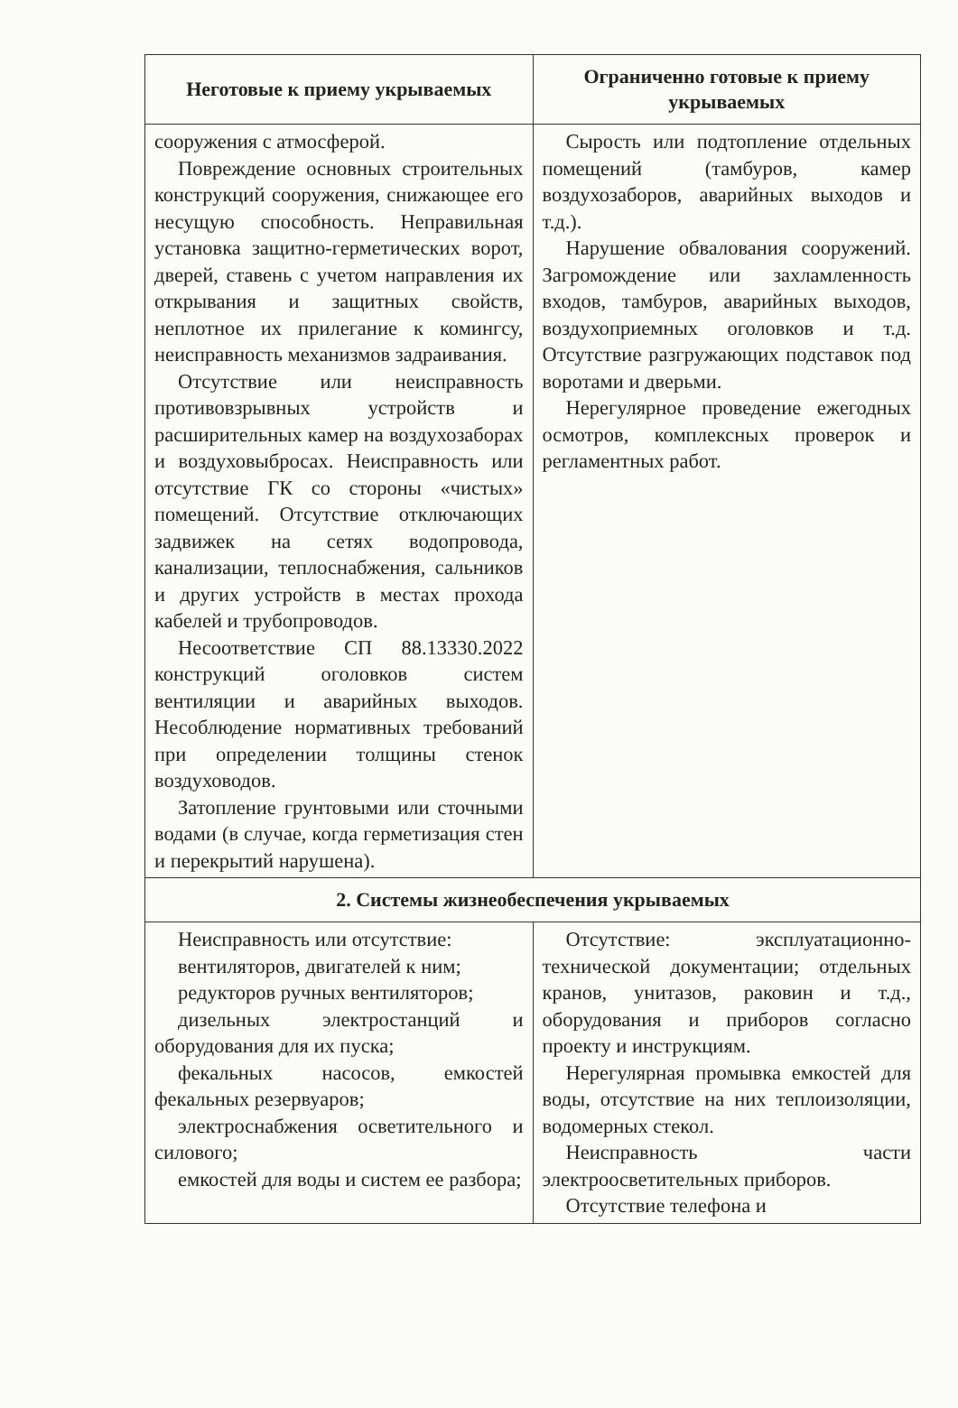| Неготовые к приему укрываемых | Ограниченно готовые к приему укрываемых |
| --- | --- |
| сооружения с атмосферой. Повреждение основных строительных конструкций сооружения, снижающее его несущую способность. Неправильная установка защитно-герметических ворот, дверей, ставень с учетом направления их открывания и защитных свойств, неплотное их прилегание к комингсу, неисправность механизмов задраивания. Отсутствие или неисправность противовзрывных устройств и расширительных камер на воздухозаборах и воздуховыбросах. Неисправность или отсутствие ГК со стороны «чистых» помещений. Отсутствие отключающих задвижек на сетях водопровода, канализации, теплоснабжения, сальников и других устройств в местах прохода кабелей и трубопроводов. Несоответствие СП 88.13330.2022 конструкций оголовков систем вентиляции и аварийных выходов. Несоблюдение нормативных требований при определении толщины стенок воздуховодов. Затопление грунтовыми или сточными водами (в случае, когда герметизация стен и перекрытий нарушена). | Сырость или подтопление отдельных помещений (тамбуров, камер воздухозаборов, аварийных выходов и т.д.). Нарушение обвалования сооружений. Загромождение или захламленность входов, тамбуров, аварийных выходов, воздухоприемных оголовков и т.д. Отсутствие разгружающих подставок под воротами и дверьми. Нерегулярное проведение ежегодных осмотров, комплексных проверок и регламентных работ. |
| 2. Системы жизнеобеспечения укрываемых | |
| Неисправность или отсутствие: вентиляторов, двигателей к ним; редукторов ручных вентиляторов; дизельных электростанций и оборудования для их пуска; фекальных насосов, емкостей фекальных резервуаров; электроснабжения осветительного и силового; емкостей для воды и систем ее разбора; | Отсутствие: эксплуатационно-технической документации; отдельных кранов, унитазов, раковин и т.д., оборудования и приборов согласно проекту и инструкциям. Нерегулярная промывка емкостей для воды, отсутствие на них теплоизоляции, водомерных стекол. Неисправность части электроосветительных приборов. Отсутствие телефона и |